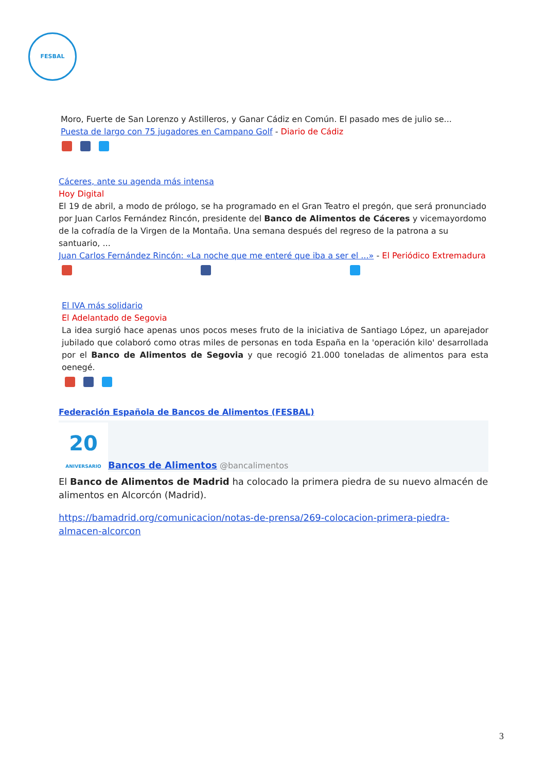FESBAL
Moro, Fuerte de San Lorenzo y Astilleros, y Ganar Cádiz en Común. El pasado mes de julio se...
Puesta de largo con 75 jugadores en Campano Golf - Diario de Cádiz
Cáceres, ante su agenda más intensa
Hoy Digital
El 19 de abril, a modo de prólogo, se ha programado en el Gran Teatro el pregón, que será pronunciado por Juan Carlos Fernández Rincón, presidente del Banco de Alimentos de Cáceres y vicemayordomo de la cofradía de la Virgen de la Montaña. Una semana después del regreso de la patrona a su santuario, ...
Juan Carlos Fernández Rincón: «La noche que me enteré que iba a ser el ...» - El Periódico Extremadura
El IVA más solidario
El Adelantado de Segovia
La idea surgió hace apenas unos pocos meses fruto de la iniciativa de Santiago López, un aparejador jubilado que colaboró como otras miles de personas en toda España en la 'operación kilo' desarrollada por el Banco de Alimentos de Segovia y que recogió 21.000 toneladas de alimentos para esta oenegé.
Federación Española de Bancos de Alimentos (FESBAL)
20
ANIVERSARIO
Bancos de Alimentos @bancalimentos
El Banco de Alimentos de Madrid ha colocado la primera piedra de su nuevo almacén de alimentos en Alcorcón (Madrid).
https://bamadrid.org/comunicacion/notas-de-prensa/269-colocacion-primera-piedra-almacen-alcorcon
3